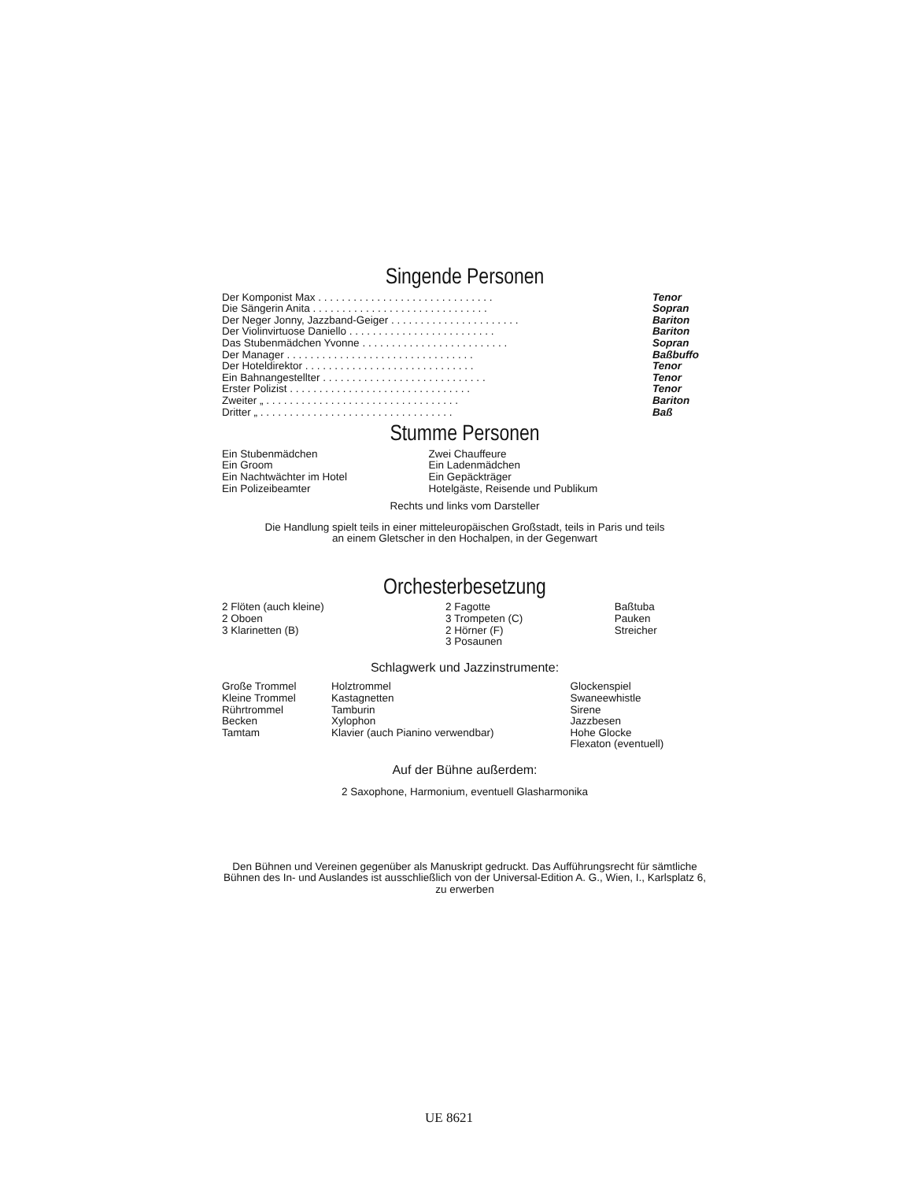Singende Personen
| Der Komponist Max . . . . . . . . . . . . . . . . . . . . . . . . . . . . . . | Tenor |
| Die Sängerin Anita . . . . . . . . . . . . . . . . . . . . . . . . . . . . . . | Sopran |
| Der Neger Jonny, Jazzband-Geiger . . . . . . . . . . . . . . . . . . . . . . | Bariton |
| Der Violinvirtuose Daniello . . . . . . . . . . . . . . . . . . . . . . . . . | Bariton |
| Das Stubenmädchen Yvonne . . . . . . . . . . . . . . . . . . . . . . . . . | Sopran |
| Der Manager . . . . . . . . . . . . . . . . . . . . . . . . . . . . . . . . | Baßbuffo |
| Der Hoteldirektor . . . . . . . . . . . . . . . . . . . . . . . . . . . . . | Tenor |
| Ein Bahnangestellter . . . . . . . . . . . . . . . . . . . . . . . . . . . . | Tenor |
| Erster Polizist . . . . . . . . . . . . . . . . . . . . . . . . . . . . . . . | Tenor |
| Zweiter „ . . . . . . . . . . . . . . . . . . . . . . . . . . . . . . . . . | Bariton |
| Dritter „ . . . . . . . . . . . . . . . . . . . . . . . . . . . . . . . . . | Baß |
Stumme Personen
| Ein Stubenmädchen | Zwei Chauffeure |
| Ein Groom | Ein Ladenmädchen |
| Ein Nachtwächter im Hotel | Ein Gepäckträger |
| Ein Polizeibeamter | Hotelgäste, Reisende und Publikum |
Rechts und links vom Darsteller
Die Handlung spielt teils in einer mitteleuropäischen Großstadt, teils in Paris und teils
an einem Gletscher in den Hochalpen, in der Gegenwart
Orchesterbesetzung
| 2 Flöten (auch kleine) 2 Oboen 3 Klarinetten (B) | 2 Fagotte 3 Trompeten (C) 2 Hörner (F) 3 Posaunen | Baßtuba Pauken Streicher |
Schlagwerk und Jazzinstrumente:
| Große Trommel Kleine Trommel Rührtrommel Becken Tamtam | Holztrommel Kastagnetten Tamburin Xylophon Klavier (auch Pianino verwendbar) | Glockenspiel Swaneewhistle Sirene Jazzbesen Hohe Glocke Flexaton (eventuell) |
Auf der Bühne außerdem:
2 Saxophone, Harmonium, eventuell Glasharmonika
Den Bühnen und Vereinen gegenüber als Manuskript gedruckt. Das Aufführungsrecht für sämtliche Bühnen des In- und Auslandes ist ausschließlich von der Universal-Edition A. G., Wien, I., Karlsplatz 6, zu erwerben
UE 8621